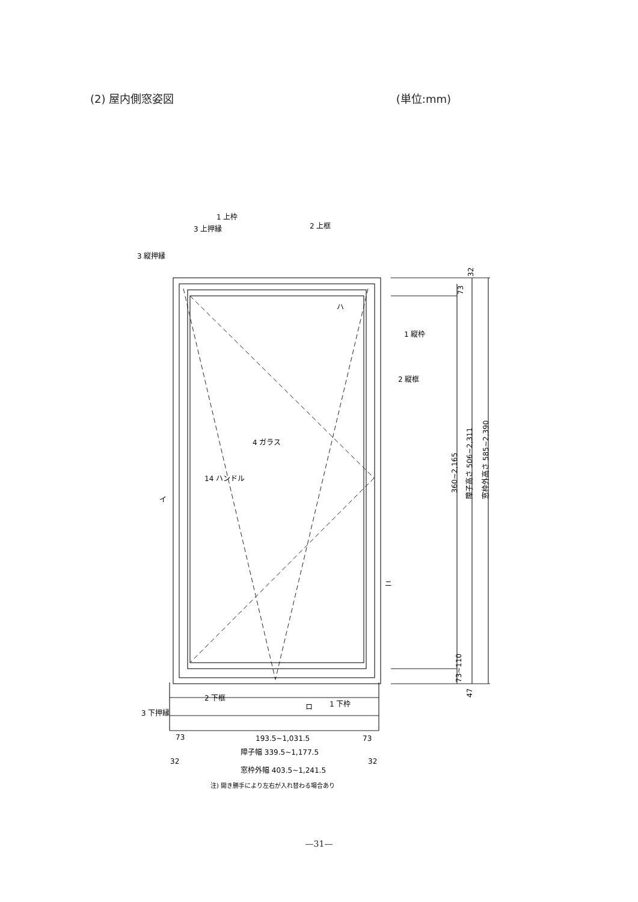(2) 屋内側窓姿図 (単位:mm)
1 上枠
3 上押縁
2 上框
3 縦押縁
1 縦枠
2 縦框
4 ガラス
14 ハンドル
2 下框
1 下枠
3 下押縁
イ
ハ
ニ
ロ
193.5~1,031.5
73
73
障子幅 339.5~1,177.5
32
32
窓枠外幅 403.5~1,241.5
注) 開き勝手により左右が入れ替わる場合あり
360~2,165
障子高さ 506~2,311
窓枠外高さ 585~2,390
32
73
73~110
47
—31—